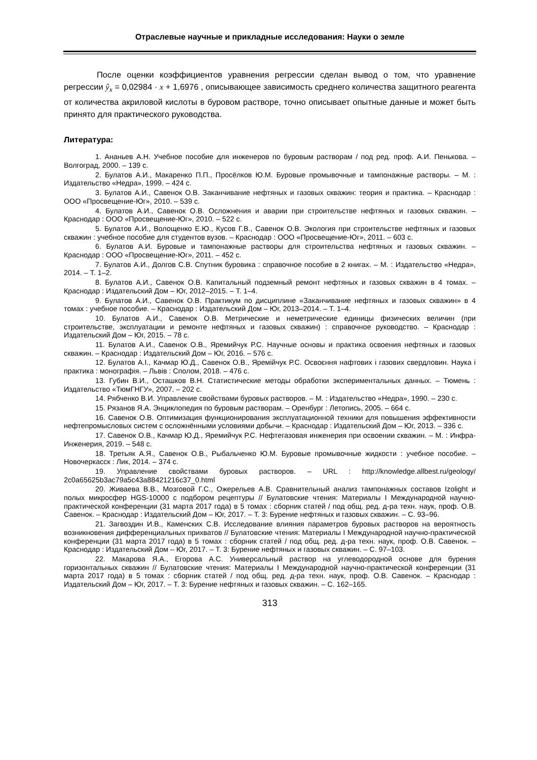Отраслевые научные и прикладные исследования: Науки о земле
После оценки коэффициентов уравнения регрессии сделан вывод о том, что уравнение регрессии ŷ<sub>x</sub> = 0,02984 · x + 1,6976 , описывающее зависимость среднего количества защитного реагента от количества акриловой кислоты в буровом растворе, точно описывает опытные данные и может быть принято для практического руководства.
Литература:
1. Ананьев А.Н. Учебное пособие для инженеров по буровым растворам / под ред. проф. А.И. Пенькова. – Волгоград, 2000. – 139 с.
2. Булатов А.И., Макаренко П.П., Просёлков Ю.М. Буровые промывочные и тампонажные растворы. – М. : Издательство «Недра», 1999. – 424 с.
3. Булатов А.И., Савенок О.В. Заканчивание нефтяных и газовых скважин: теория и практика. – Краснодар : ООО «Просвещение-Юг», 2010. – 539 с.
4. Булатов А.И., Савенок О.В. Осложнения и аварии при строительстве нефтяных и газовых скважин. – Краснодар : ООО «Просвещение-Юг», 2010. – 522 с.
5. Булатов А.И., Волощенко Е.Ю., Кусов Г.В., Савенок О.В. Экология при строительстве нефтяных и газовых скважин : учебное пособие для студентов вузов. – Краснодар : ООО «Просвещение-Юг», 2011. – 603 с.
6. Булатов А.И. Буровые и тампонажные растворы для строительства нефтяных и газовых скважин. – Краснодар : ООО «Просвещение-Юг», 2011. – 452 с.
7. Булатов А.И., Долгов С.В. Спутник буровика : справочное пособие в 2 книгах. – М. : Издательство «Недра», 2014. – Т. 1–2.
8. Булатов А.И., Савенок О.В. Капитальный подземный ремонт нефтяных и газовых скважин в 4 томах. – Краснодар : Издательский Дом – Юг, 2012–2015. – Т. 1–4.
9. Булатов А.И., Савенок О.В. Практикум по дисциплине «Заканчивание нефтяных и газовых скважин» в 4 томах : учебное пособие. – Краснодар : Издательский Дом – Юг, 2013–2014. – Т. 1–4.
10. Булатов А.И., Савенок О.В. Метрические и неметрические единицы физических величин (при строительстве, эксплуатации и ремонте нефтяных и газовых скважин) : справочное руководство. – Краснодар : Издательский Дом – Юг, 2015. – 78 с.
11. Булатов А.И., Савенок О.В., Яремийчук Р.С. Научные основы и практика освоения нефтяных и газовых скважин. – Краснодар : Издательский Дом – Юг, 2016. – 576 с.
12. Булатов А.І., Качмар Ю.Д., Савенок О.В., Яремійчук Р.С. Освоєння нафтових і газових свердловин. Наука і практика : монографія. – Львів : Сполом, 2018. – 476 с.
13. Губин В.И., Осташков В.Н. Статистические методы обработки экспериментальных данных. – Тюмень : Издательство «ТюмГНГУ», 2007. – 202 с.
14. Рябченко В.И. Управление свойствами буровых растворов. – М. : Издательство «Недра», 1990. – 230 с.
15. Рязанов Я.А. Энциклопедия по буровым растворам. – Оренбург : Летопись, 2005. – 664 с.
16. Савенок О.В. Оптимизация функционирования эксплуатационной техники для повышения эффективности нефтепромысловых систем с осложнёнными условиями добычи. – Краснодар : Издательский Дом – Юг, 2013. – 336 с.
17. Савенок О.В., Качмар Ю.Д., Яремийчук Р.С. Нефтегазовая инженерия при освоении скважин. – М. : Инфра-Инженерия, 2019. – 548 с.
18. Третьяк А.Я., Савенок О.В., Рыбальченко Ю.М. Буровые промывочные жидкости : учебное пособие. – Новочеркасск : Лик, 2014. – 374 с.
19. Управление свойствами буровых растворов. – URL : http://knowledge.allbest.ru/geology/ 2c0a65625b3ac79a5c43a88421216c37_0.html
20. Живаева В.В., Мозговой Г.С., Ожерельев А.В. Сравнительный анализ тампонажных составов Izolight и полых микросфер HGS-10000 с подбором рецептуры // Булатовские чтения: Материалы I Международной научно-практической конференции (31 марта 2017 года) в 5 томах : сборник статей / под общ. ред. д-ра техн. наук, проф. О.В. Савенок. – Краснодар : Издательский Дом – Юг, 2017. – Т. 3: Бурение нефтяных и газовых скважин. – С. 93–96.
21. Загвоздин И.В., Каменских С.В. Исследование влияния параметров буровых растворов на вероятность возникновения дифференциальных прихватов // Булатовские чтения: Материалы I Международной научно-практической конференции (31 марта 2017 года) в 5 томах : сборник статей / под общ. ред. д-ра техн. наук, проф. О.В. Савенок. – Краснодар : Издательский Дом – Юг, 2017. – Т. 3: Бурение нефтяных и газовых скважин. – С. 97–103.
22. Макарова Я.А., Егорова А.С. Универсальный раствор на углеводородной основе для бурения горизонтальных скважин // Булатовские чтения: Материалы I Международной научно-практической конференции (31 марта 2017 года) в 5 томах : сборник статей / под общ. ред. д-ра техн. наук, проф. О.В. Савенок. – Краснодар : Издательский Дом – Юг, 2017. – Т. 3: Бурение нефтяных и газовых скважин. – С. 162–165.
313